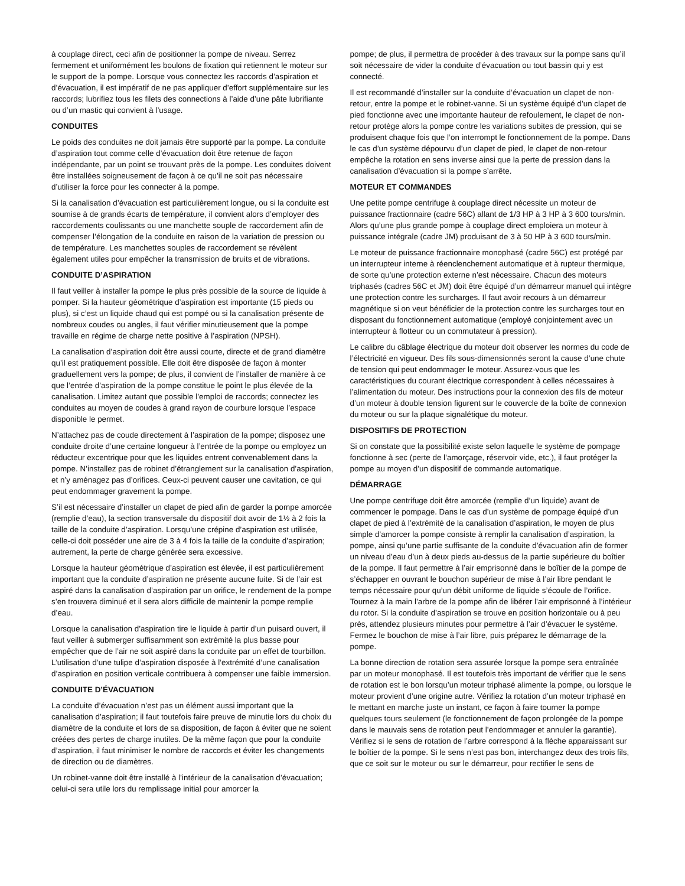à couplage direct, ceci afin de positionner la pompe de niveau. Serrez fermement et uniformément les boulons de fixation qui retiennent le moteur sur le support de la pompe. Lorsque vous connectez les raccords d’aspiration et d’évacuation, il est impératif de ne pas appliquer d’effort supplémentaire sur les raccords; lubrifiez tous les filets des connections à l’aide d’une pâte lubrifiante ou d’un mastic qui convient à l’usage.
CONDUITES
Le poids des conduites ne doit jamais être supporté par la pompe. La conduite d’aspiration tout comme celle d’évacuation doit être retenue de façon indépendante, par un point se trouvant près de la pompe. Les conduites doivent être installées soigneusement de façon à ce qu’il ne soit pas nécessaire d’utiliser la force pour les connecter à la pompe.
Si la canalisation d’évacuation est particulièrement longue, ou si la conduite est soumise à de grands écarts de température, il convient alors d’employer des raccordements coulissants ou une manchette souple de raccordement afin de compenser l’élongation de la conduite en raison de la variation de pression ou de température. Les manchettes souples de raccordement se révèlent également utiles pour empêcher la transmission de bruits et de vibrations.
CONDUITE D’ASPIRATION
Il faut veiller à installer la pompe le plus près possible de la source de liquide à pomper. Si la hauteur géométrique d’aspiration est importante (15 pieds ou plus), si c’est un liquide chaud qui est pompé ou si la canalisation présente de nombreux coudes ou angles, il faut vérifier minutieusement que la pompe travaille en régime de charge nette positive à l’aspiration (NPSH).
La canalisation d’aspiration doit être aussi courte, directe et de grand diamètre qu’il est pratiquement possible. Elle doit être disposée de façon à monter graduellement vers la pompe; de plus, il convient de l’installer de manière à ce que l’entrée d’aspiration de la pompe constitue le point le plus élevée de la canalisation. Limitez autant que possible l’emploi de raccords; connectez les conduites au moyen de coudes à grand rayon de courbure lorsque l’espace disponible le permet.
N’attachez pas de coude directement à l’aspiration de la pompe; disposez une conduite droite d’une certaine longueur à l’entrée de la pompe ou employez un réducteur excentrique pour que les liquides entrent convenablement dans la pompe. N’installez pas de robinet d’étranglement sur la canalisation d’aspiration, et n’y aménagez pas d’orifices. Ceux-ci peuvent causer une cavitation, ce qui peut endommager gravement la pompe.
S’il est nécessaire d’installer un clapet de pied afin de garder la pompe amorcée (remplie d’eau), la section transversale du dispositif doit avoir de 1½ à 2 fois la taille de la conduite d’aspiration. Lorsqu’une crépine d’aspiration est utilisée, celle-ci doit posséder une aire de 3 à 4 fois la taille de la conduite d’aspiration; autrement, la perte de charge générée sera excessive.
Lorsque la hauteur géométrique d’aspiration est élevée, il est particulièrement important que la conduite d’aspiration ne présente aucune fuite. Si de l’air est aspiré dans la canalisation d’aspiration par un orifice, le rendement de la pompe s’en trouvera diminué et il sera alors difficile de maintenir la pompe remplie d’eau.
Lorsque la canalisation d’aspiration tire le liquide à partir d’un puisard ouvert, il faut veiller à submerger suffisamment son extrémité la plus basse pour empêcher que de l’air ne soit aspiré dans la conduite par un effet de tourbillon. L’utilisation d’une tulipe d’aspiration disposée à l’extrémité d’une canalisation d’aspiration en position verticale contribuera à compenser une faible immersion.
CONDUITE D’ÉVACUATION
La conduite d’évacuation n’est pas un élément aussi important que la canalisation d’aspiration; il faut toutefois faire preuve de minutie lors du choix du diamètre de la conduite et lors de sa disposition, de façon à éviter que ne soient créées des pertes de charge inutiles. De la même façon que pour la conduite d’aspiration, il faut minimiser le nombre de raccords et éviter les changements de direction ou de diamètres.
Un robinet-vanne doit être installé à l’intérieur de la canalisation d’évacuation; celui-ci sera utile lors du remplissage initial pour amorcer la
pompe; de plus, il permettra de procéder à des travaux sur la pompe sans qu’il soit nécessaire de vider la conduite d’évacuation ou tout bassin qui y est connecté.
Il est recommandé d’installer sur la conduite d’évacuation un clapet de non-retour, entre la pompe et le robinet-vanne. Si un système équipé d’un clapet de pied fonctionne avec une importante hauteur de refoulement, le clapet de non-retour protège alors la pompe contre les variations subites de pression, qui se produisent chaque fois que l’on interrompt le fonctionnement de la pompe. Dans le cas d’un système dépourvu d’un clapet de pied, le clapet de non-retour empêche la rotation en sens inverse ainsi que la perte de pression dans la canalisation d’évacuation si la pompe s’arrête.
MOTEUR ET COMMANDES
Une petite pompe centrifuge à couplage direct nécessite un moteur de puissance fractionnaire (cadre 56C) allant de 1/3 HP à 3 HP à 3 600 tours/min. Alors qu’une plus grande pompe à couplage direct emploiera un moteur à puissance intégrale (cadre JM) produisant de 3 à 50 HP à 3 600 tours/min.
Le moteur de puissance fractionnaire monophasé (cadre 56C) est protégé par un interrupteur interne à réenclenchement automatique et à rupteur thermique, de sorte qu’une protection externe n’est nécessaire. Chacun des moteurs triphasés (cadres 56C et JM) doit être équipé d’un démarreur manuel qui intègre une protection contre les surcharges. Il faut avoir recours à un démarreur magnétique si on veut bénéficier de la protection contre les surcharges tout en disposant du fonctionnement automatique (employé conjointement avec un interrupteur à flotteur ou un commutateur à pression).
Le calibre du câblage électrique du moteur doit observer les normes du code de l’électricité en vigueur. Des fils sous-dimensionnés seront la cause d’une chute de tension qui peut endommager le moteur. Assurez-vous que les caractéristiques du courant électrique correspondent à celles nécessaires à l’alimentation du moteur. Des instructions pour la connexion des fils de moteur d’un moteur à double tension figurent sur le couvercle de la boîte de connexion du moteur ou sur la plaque signalétique du moteur.
DISPOSITIFS DE PROTECTION
Si on constate que la possibilité existe selon laquelle le système de pompage fonctionne à sec (perte de l’amorçage, réservoir vide, etc.), il faut protéger la pompe au moyen d’un dispositif de commande automatique.
DÉMARRAGE
Une pompe centrifuge doit être amorcée (remplie d’un liquide) avant de commencer le pompage. Dans le cas d’un système de pompage équipé d’un clapet de pied à l’extrémité de la canalisation d’aspiration, le moyen de plus simple d’amorcer la pompe consiste à remplir la canalisation d’aspiration, la pompe, ainsi qu’une partie suffisante de la conduite d’évacuation afin de former un niveau d’eau d’un à deux pieds au-dessus de la partie supérieure du boîtier de la pompe. Il faut permettre à l’air emprisonné dans le boîtier de la pompe de s’échapper en ouvrant le bouchon supérieur de mise à l’air libre pendant le temps nécessaire pour qu’un débit uniforme de liquide s’écoule de l’orifice. Tournez à la main l’arbre de la pompe afin de libérer l’air emprisonné à l’intérieur du rotor. Si la conduite d’aspiration se trouve en position horizontale ou à peu près, attendez plusieurs minutes pour permettre à l’air d’évacuer le système. Fermez le bouchon de mise à l’air libre, puis préparez le démarrage de la pompe.
La bonne direction de rotation sera assurée lorsque la pompe sera entraînée par un moteur monophasé. Il est toutefois très important de vérifier que le sens de rotation est le bon lorsqu’un moteur triphasé alimente la pompe, ou lorsque le moteur provient d’une origine autre. Vérifiez la rotation d’un moteur triphasé en le mettant en marche juste un instant, ce façon à faire tourner la pompe quelques tours seulement (le fonctionnement de façon prolongée de la pompe dans le mauvais sens de rotation peut l’endommager et annuler la garantie). Vérifiez si le sens de rotation de l’arbre correspond à la flèche apparaissant sur le boîtier de la pompe. Si le sens n’est pas bon, interchangez deux des trois fils, que ce soit sur le moteur ou sur le démarreur, pour rectifier le sens de